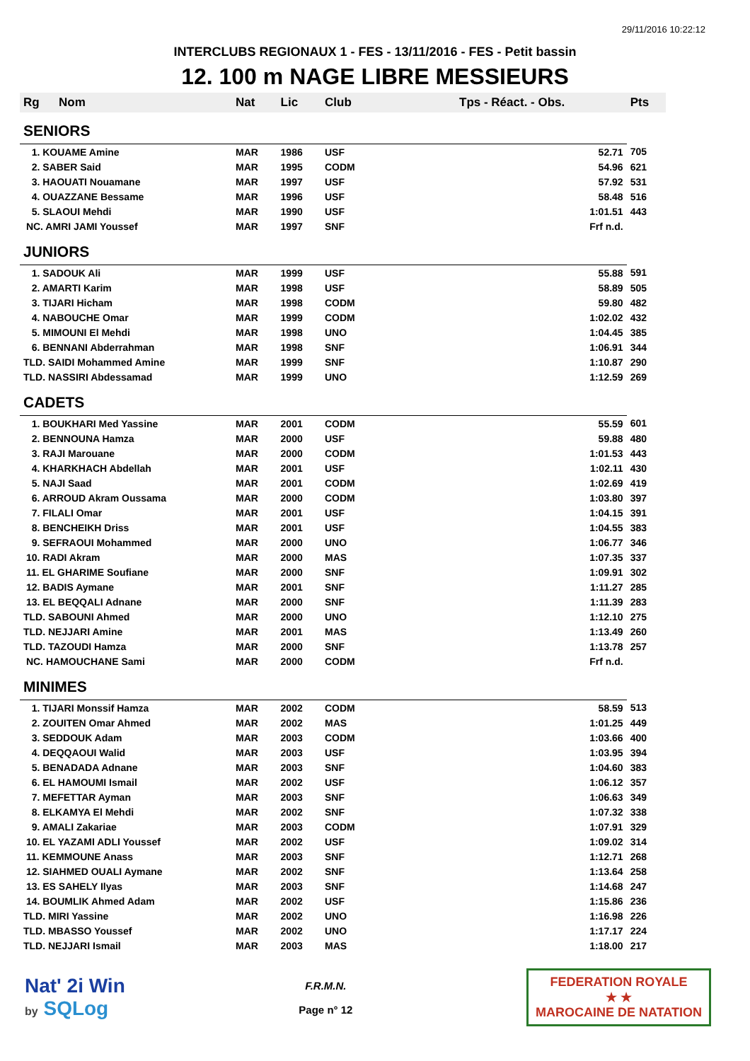29/11/2016 10:22:12
INTERCLUBS REGIONAUX 1 - FES - 13/11/2016 - FES - Petit bassin
12. 100 m NAGE LIBRE MESSIEURS
| Rg | Nom | Nat | Lic | Club | Tps - Réact. - Obs. | Pts |
| --- | --- | --- | --- | --- | --- | --- |
| SENIORS | | | | | | |
| 1. KOUAME Amine | | MAR | 1986 | USF | 52.71 | 705 |
| 2. SABER Said | | MAR | 1995 | CODM | 54.96 | 621 |
| 3. HAOUATI Nouamane | | MAR | 1997 | USF | 57.92 | 531 |
| 4. OUAZZANE Bessame | | MAR | 1996 | USF | 58.48 | 516 |
| 5. SLAOUI Mehdi | | MAR | 1990 | USF | 1:01.51 | 443 |
| NC. AMRI JAMI Youssef | | MAR | 1997 | SNF | Frf n.d. | |
| JUNIORS | | | | | | |
| 1. SADOUK Ali | | MAR | 1999 | USF | 55.88 | 591 |
| 2. AMARTI Karim | | MAR | 1998 | USF | 58.89 | 505 |
| 3. TIJARI Hicham | | MAR | 1998 | CODM | 59.80 | 482 |
| 4. NABOUCHE Omar | | MAR | 1999 | CODM | 1:02.02 | 432 |
| 5. MIMOUNI El Mehdi | | MAR | 1998 | UNO | 1:04.45 | 385 |
| 6. BENNANI Abderrahman | | MAR | 1998 | SNF | 1:06.91 | 344 |
| TLD. SAIDI Mohammed Amine | | MAR | 1999 | SNF | 1:10.87 | 290 |
| TLD. NASSIRI Abdessamad | | MAR | 1999 | UNO | 1:12.59 | 269 |
| CADETS | | | | | | |
| 1. BOUKHARI Med Yassine | | MAR | 2001 | CODM | 55.59 | 601 |
| 2. BENNOUNA Hamza | | MAR | 2000 | USF | 59.88 | 480 |
| 3. RAJI Marouane | | MAR | 2000 | CODM | 1:01.53 | 443 |
| 4. KHARKHACH Abdellah | | MAR | 2001 | USF | 1:02.11 | 430 |
| 5. NAJI Saad | | MAR | 2001 | CODM | 1:02.69 | 419 |
| 6. ARROUD Akram Oussama | | MAR | 2000 | CODM | 1:03.80 | 397 |
| 7. FILALI Omar | | MAR | 2001 | USF | 1:04.15 | 391 |
| 8. BENCHEIKH Driss | | MAR | 2001 | USF | 1:04.55 | 383 |
| 9. SEFRAOUI Mohammed | | MAR | 2000 | UNO | 1:06.77 | 346 |
| 10. RADI Akram | | MAR | 2000 | MAS | 1:07.35 | 337 |
| 11. EL GHARIME Soufiane | | MAR | 2000 | SNF | 1:09.91 | 302 |
| 12. BADIS Aymane | | MAR | 2001 | SNF | 1:11.27 | 285 |
| 13. EL BEQQALI Adnane | | MAR | 2000 | SNF | 1:11.39 | 283 |
| TLD. SABOUNI Ahmed | | MAR | 2000 | UNO | 1:12.10 | 275 |
| TLD. NEJJARI Amine | | MAR | 2001 | MAS | 1:13.49 | 260 |
| TLD. TAZOUDI Hamza | | MAR | 2000 | SNF | 1:13.78 | 257 |
| NC. HAMOUCHANE Sami | | MAR | 2000 | CODM | Frf n.d. | |
| MINIMES | | | | | | |
| 1. TIJARI Monssif Hamza | | MAR | 2002 | CODM | 58.59 | 513 |
| 2. ZOUITEN Omar Ahmed | | MAR | 2002 | MAS | 1:01.25 | 449 |
| 3. SEDDOUK Adam | | MAR | 2003 | CODM | 1:03.66 | 400 |
| 4. DEQQAOUI Walid | | MAR | 2003 | USF | 1:03.95 | 394 |
| 5. BENADADA Adnane | | MAR | 2003 | SNF | 1:04.60 | 383 |
| 6. EL HAMOUMI Ismail | | MAR | 2002 | USF | 1:06.12 | 357 |
| 7. MEFETTAR Ayman | | MAR | 2003 | SNF | 1:06.63 | 349 |
| 8. ELKAMYA El Mehdi | | MAR | 2002 | SNF | 1:07.32 | 338 |
| 9. AMALI Zakariae | | MAR | 2003 | CODM | 1:07.91 | 329 |
| 10. EL YAZAMI ADLI Youssef | | MAR | 2002 | USF | 1:09.02 | 314 |
| 11. KEMMOUNE Anass | | MAR | 2003 | SNF | 1:12.71 | 268 |
| 12. SIAHMED OUALI Aymane | | MAR | 2002 | SNF | 1:13.64 | 258 |
| 13. ES SAHELY Ilyas | | MAR | 2003 | SNF | 1:14.68 | 247 |
| 14. BOUMLIK Ahmed Adam | | MAR | 2002 | USF | 1:15.86 | 236 |
| TLD. MIRI Yassine | | MAR | 2002 | UNO | 1:16.98 | 226 |
| TLD. MBASSO Youssef | | MAR | 2002 | UNO | 1:17.17 | 224 |
| TLD. NEJJARI Ismail | | MAR | 2003 | MAS | 1:18.00 | 217 |
Nat' 2i Win
by SQLog
F.R.M.N.
Page n° 12
FEDERATION ROYALE
★ ★
MAROCAINE DE NATATION